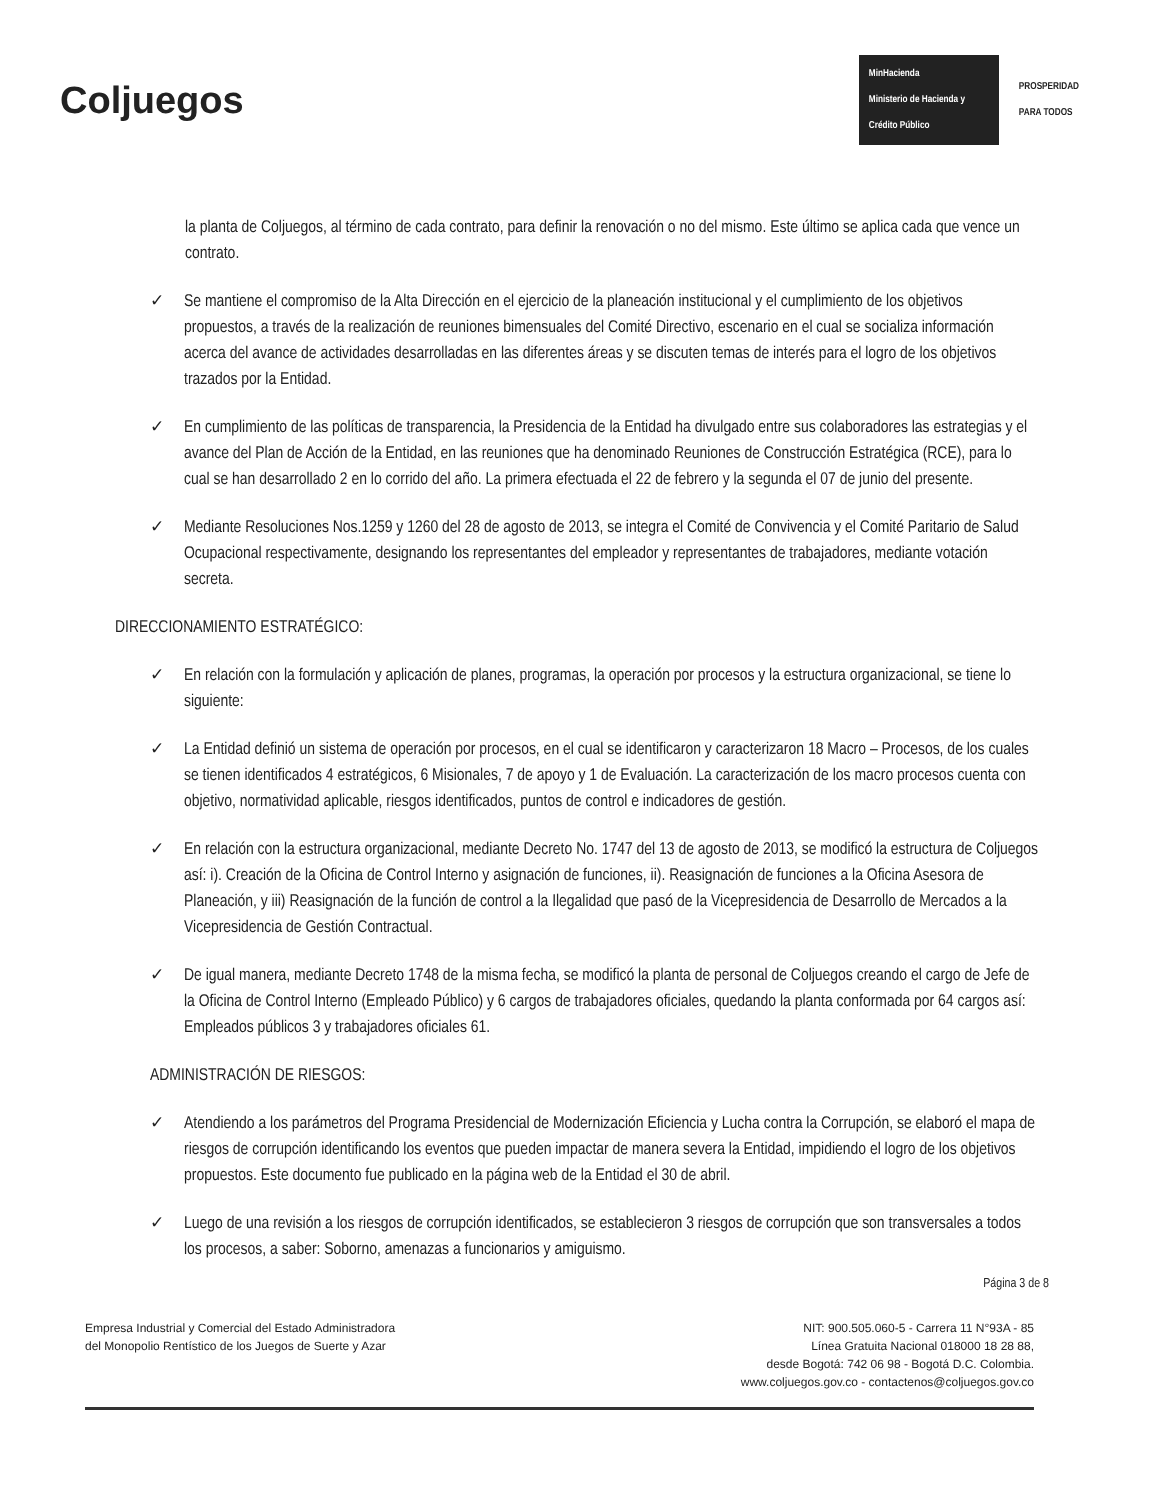Coljuegos
MinHacienda
Ministerio de Hacienda y Crédito Público
PROSPERIDAD
PARA TODOS
la planta de Coljuegos, al término de cada contrato, para definir la renovación o no del mismo. Este último se aplica cada que vence un contrato.
✓ Se mantiene el compromiso de la Alta Dirección en el ejercicio de la planeación institucional y el cumplimiento de los objetivos propuestos, a través de la realización de reuniones bimensuales del Comité Directivo, escenario en el cual se socializa información acerca del avance de actividades desarrolladas en las diferentes áreas y se discuten temas de interés para el logro de los objetivos trazados por la Entidad.
✓ En cumplimiento de las políticas de transparencia, la Presidencia de la Entidad ha divulgado entre sus colaboradores las estrategias y el avance del Plan de Acción de la Entidad, en las reuniones que ha denominado Reuniones de Construcción Estratégica (RCE), para lo cual se han desarrollado 2 en lo corrido del año. La primera efectuada el 22 de febrero y la segunda el 07 de junio del presente.
✓ Mediante Resoluciones Nos.1259 y 1260 del 28 de agosto de 2013, se integra el Comité de Convivencia y el Comité Paritario de Salud Ocupacional respectivamente, designando los representantes del empleador y representantes de trabajadores, mediante votación secreta.
DIRECCIONAMIENTO ESTRATÉGICO:
✓ En relación con la formulación y aplicación de planes, programas, la operación por procesos y la estructura organizacional, se tiene lo siguiente:
✓ La Entidad definió un sistema de operación por procesos, en el cual se identificaron y caracterizaron 18 Macro – Procesos, de los cuales se tienen identificados 4 estratégicos, 6 Misionales, 7 de apoyo y 1 de Evaluación. La caracterización de los macro procesos cuenta con objetivo, normatividad aplicable, riesgos identificados, puntos de control e indicadores de gestión.
✓ En relación con la estructura organizacional, mediante Decreto No. 1747 del 13 de agosto de 2013, se modificó la estructura de Coljuegos así: i). Creación de la Oficina de Control Interno y asignación de funciones, ii). Reasignación de funciones a la Oficina Asesora de Planeación, y iii) Reasignación de la función de control a la Ilegalidad que pasó de la Vicepresidencia de Desarrollo de Mercados a la Vicepresidencia de Gestión Contractual.
✓ De igual manera, mediante Decreto 1748 de la misma fecha, se modificó la planta de personal de Coljuegos creando el cargo de Jefe de la Oficina de Control Interno (Empleado Público) y 6 cargos de trabajadores oficiales, quedando la planta conformada por 64 cargos así: Empleados públicos 3 y trabajadores oficiales 61.
ADMINISTRACIÓN DE RIESGOS:
✓ Atendiendo a los parámetros del Programa Presidencial de Modernización Eficiencia y Lucha contra la Corrupción, se elaboró el mapa de riesgos de corrupción identificando los eventos que pueden impactar de manera severa la Entidad, impidiendo el logro de los objetivos propuestos. Este documento fue publicado en la página web de la Entidad el 30 de abril.
✓ Luego de una revisión a los riesgos de corrupción identificados, se establecieron 3 riesgos de corrupción que son transversales a todos los procesos, a saber: Soborno, amenazas a funcionarios y amiguismo.
Página 3 de 8
Empresa Industrial y Comercial del Estado Administradora
del Monopolio Rentístico de los Juegos de Suerte y Azar
NIT: 900.505.060-5 - Carrera 11 N°93A - 85
Línea Gratuita Nacional 018000 18 28 88,
desde Bogotá: 742 06 98 - Bogotá D.C. Colombia.
www.coljuegos.gov.co - contactenos@coljuegos.gov.co